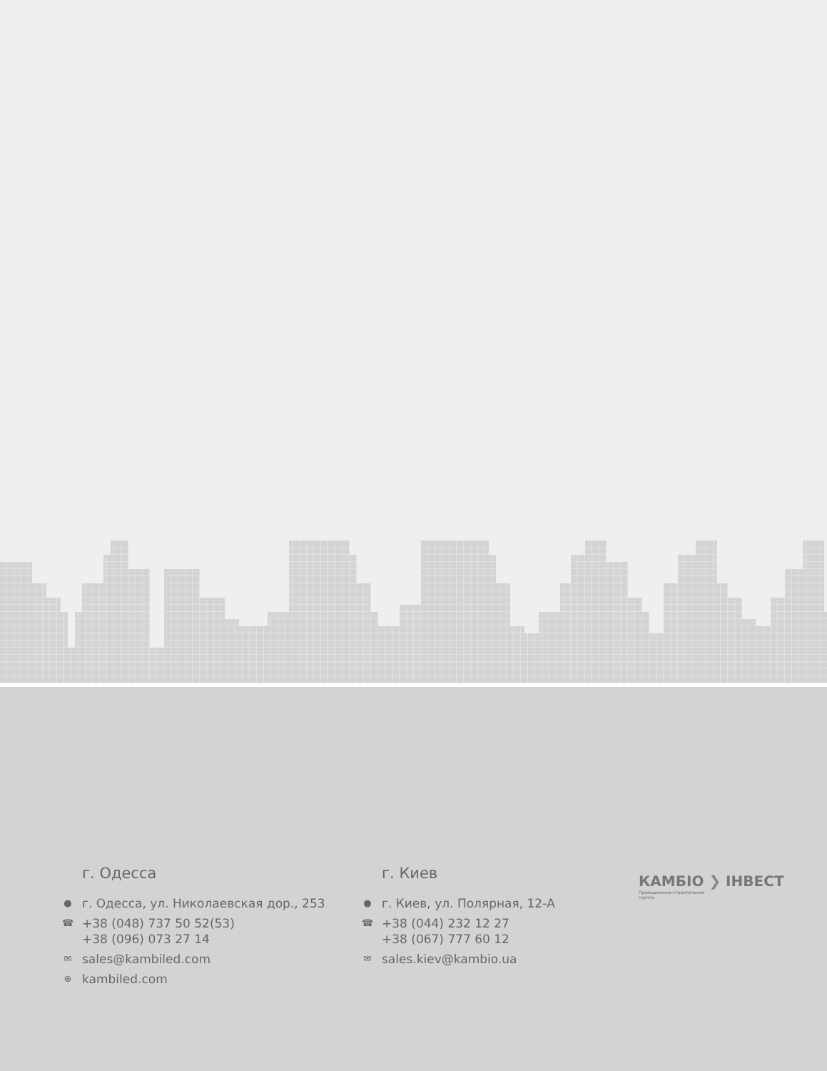г. Одесса
● г. Одесса, ул. Николаевская дор., 253
☎ +38 (048) 737 50 52(53)
+38 (096) 073 27 14
✉ sales@kambiled.com
⊕ kambiled.com
г. Киев
● г. Киев, ул. Полярная, 12-А
☎ +38 (044) 232 12 27
+38 (067) 777 60 12
✉ sales.kiev@kambio.ua
КАМБІО ❯ ІНВЕСТ
Промышленно-строительная
группа